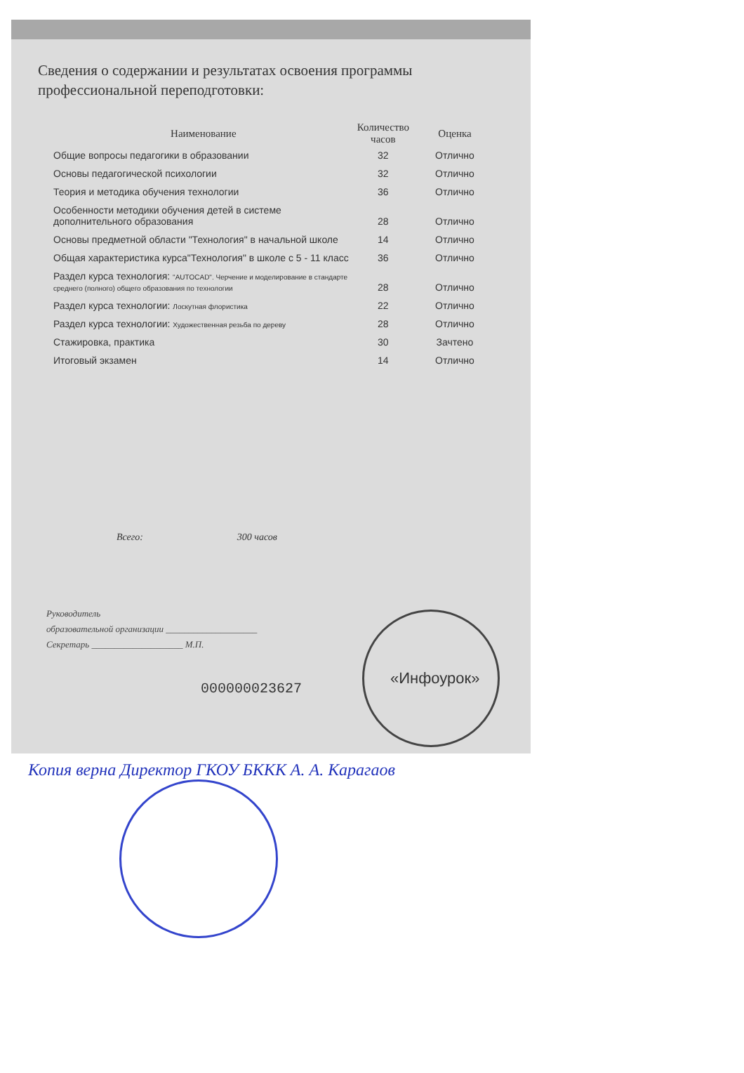Сведения о содержании и результатах освоения программы профессиональной переподготовки:
| Наименование | Количество часов | Оценка |
| --- | --- | --- |
| Общие вопросы педагогики в образовании | 32 | Отлично |
| Основы педагогической психологии | 32 | Отлично |
| Теория и методика обучения технологии | 36 | Отлично |
| Особенности методики обучения детей в системе дополнительного образования | 28 | Отлично |
| Основы предметной области "Технология" в начальной школе | 14 | Отлично |
| Общая характеристика курса"Технология" в школе с 5 - 11 класс | 36 | Отлично |
| Раздел курса технология: "AUTOCAD". Черчение и моделирование в стандарте среднего (полного) общего образования по технологии | 28 | Отлично |
| Раздел курса технологии: Лоскутная флористика | 22 | Отлично |
| Раздел курса технологии: Художественная резьба по дереву | 28 | Отлично |
| Стажировка, практика | 30 | Зачтено |
| Итоговый экзамен | 14 | Отлично |
Всего: 300 часов
Руководитель
образовательной организации ____________________
Секретарь ____________________ М.П.
000000023627
«Инфоурок»
Копия верна Директор ГКОУ БККК А. А. Карагаов